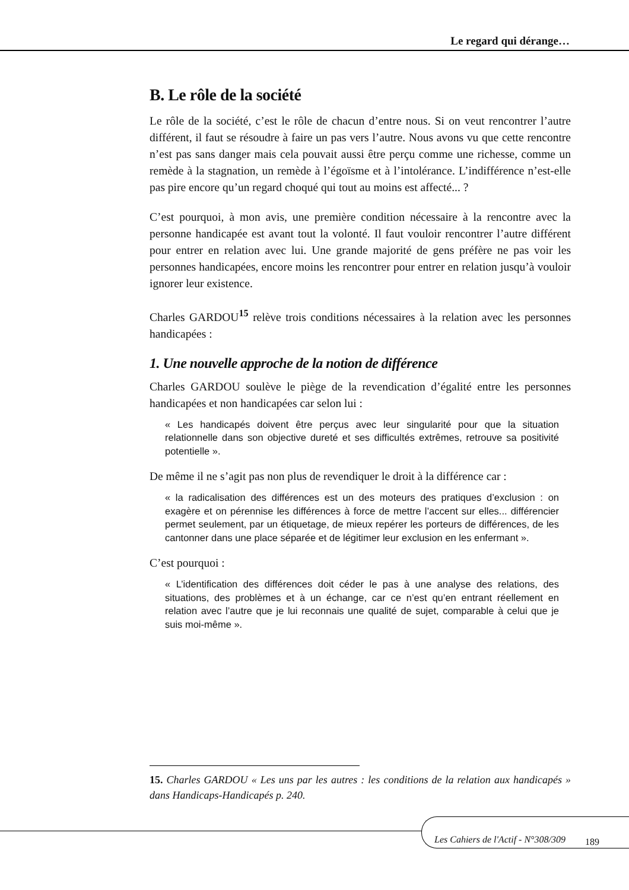Le regard qui dérange…
B. Le rôle de la société
Le rôle de la société, c’est le rôle de chacun d’entre nous. Si on veut rencontrer l’autre différent, il faut se résoudre à faire un pas vers l’autre. Nous avons vu que cette rencontre n’est pas sans danger mais cela pouvait aussi être perçu comme une richesse, comme un remède à la stagnation, un remède à l’égoïsme et à l’intolérance. L’indifférence n’est-elle pas pire encore qu’un regard choqué qui tout au moins est affecté... ?
C’est pourquoi, à mon avis, une première condition nécessaire à la rencontre avec la personne handicapée est avant tout la volonté. Il faut vouloir rencontrer l’autre différent pour entrer en relation avec lui. Une grande majorité de gens préfère ne pas voir les personnes handicapées, encore moins les rencontrer pour entrer en relation jusqu’à vouloir ignorer leur existence.
Charles GARDOU<sup>15</sup> relève trois conditions nécessaires à la relation avec les personnes handicapées :
1. Une nouvelle approche de la notion de différence
Charles GARDOU soulève le piège de la revendication d’égalité entre les personnes handicapées et non handicapées car selon lui :
« Les handicapés doivent être perçus avec leur singularité pour que la situation relationnelle dans son objective dureté et ses difficultés extrêmes, retrouve sa positivité potentielle ».
De même il ne s’agit pas non plus de revendiquer le droit à la différence car :
« la radicalisation des différences est un des moteurs des pratiques d’exclusion : on exagère et on pérennise les différences à force de mettre l’accent sur elles... différencier permet seulement, par un étiquetage, de mieux repérer les porteurs de différences, de les cantonner dans une place séparée et de légitimer leur exclusion en les enfermant ».
C’est pourquoi :
« L’identification des différences doit céder le pas à une analyse des relations, des situations, des problèmes et à un échange, car ce n’est qu’en entrant réellement en relation avec l’autre que je lui reconnais une qualité de sujet, comparable à celui que je suis moi-même ».
15. Charles GARDOU « Les uns par les autres : les conditions de la relation aux handicapés » dans Handicaps-Handicapés p. 240.
Les Cahiers de l'Actif - N°308/309
189